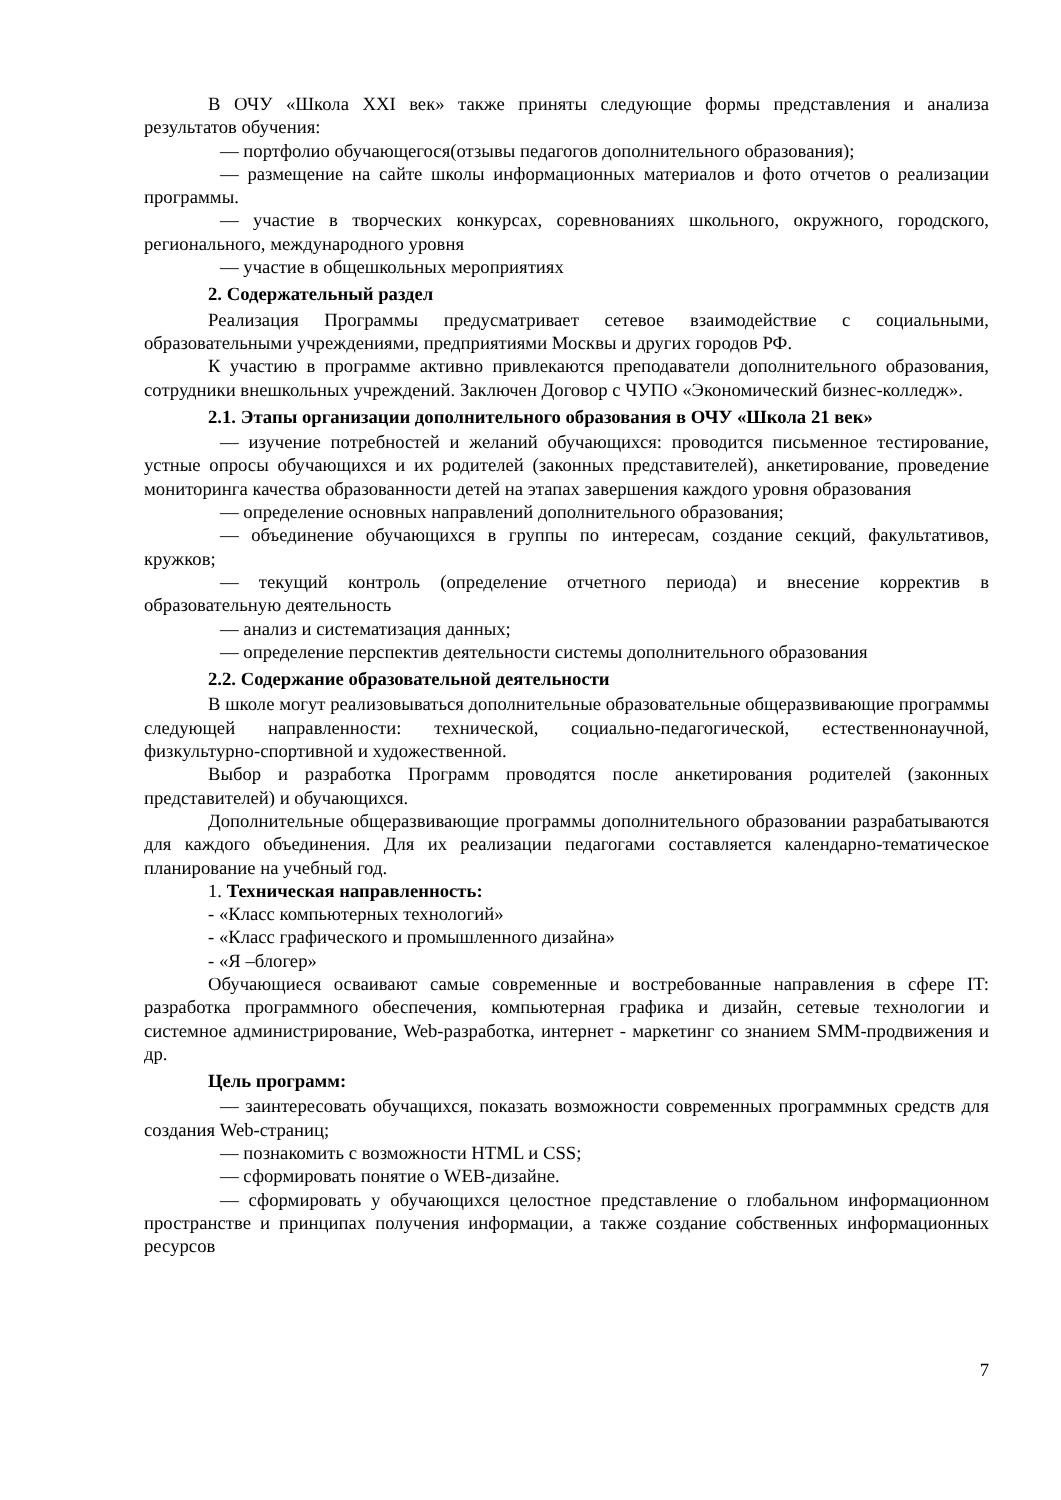В ОЧУ «Школа XXI век» также приняты следующие формы представления и анализа результатов обучения:
— портфолио обучающегося(отзывы педагогов дополнительного образования);
— размещение на сайте школы информационных материалов и фото отчетов о реализации программы.
— участие в творческих конкурсах, соревнованиях школьного, окружного, городского, регионального, международного уровня
— участие в общешкольных мероприятиях
2. Содержательный раздел
Реализация Программы предусматривает сетевое взаимодействие с социальными, образовательными учреждениями, предприятиями Москвы и других городов РФ.
К участию в программе активно привлекаются преподаватели дополнительного образования, сотрудники внешкольных учреждений. Заключен Договор с ЧУПО «Экономический бизнес-колледж».
2.1. Этапы организации дополнительного образования в ОЧУ «Школа 21 век»
— изучение потребностей и желаний обучающихся: проводится письменное тестирование, устные опросы обучающихся и их родителей (законных представителей), анкетирование, проведение мониторинга качества образованности детей на этапах завершения каждого уровня образования
— определение основных направлений дополнительного образования;
— объединение обучающихся в группы по интересам, создание секций, факультативов, кружков;
— текущий контроль (определение отчетного периода) и внесение корректив в образовательную деятельность
— анализ и систематизация данных;
— определение перспектив деятельности системы дополнительного образования
2.2. Содержание образовательной деятельности
В школе могут реализовываться дополнительные образовательные общеразвивающие программы следующей направленности: технической, социально-педагогической, естественнонаучной, физкультурно-спортивной и художественной.
Выбор и разработка Программ проводятся после анкетирования родителей (законных представителей) и обучающихся.
Дополнительные общеразвивающие программы дополнительного образовании разрабатываются для каждого объединения. Для их реализации педагогами составляется календарно-тематическое планирование на учебный год.
1. Техническая направленность:
- «Класс компьютерных технологий»
- «Класс графического и промышленного дизайна»
- «Я –блогер»
Обучающиеся осваивают самые современные и востребованные направления в сфере IT: разработка программного обеспечения, компьютерная графика и дизайн, сетевые технологии и системное администрирование, Web-разработка, интернет - маркетинг со знанием SMM-продвижения и др.
Цель программ:
— заинтересовать обучащихся, показать возможности современных программных средств для создания Web-страниц;
— познакомить с возможности HTML и CSS;
— сформировать понятие о WEB-дизайне.
— сформировать у обучающихся целостное представление о глобальном информационном пространстве и принципах получения информации, а также создание собственных информационных ресурсов
7